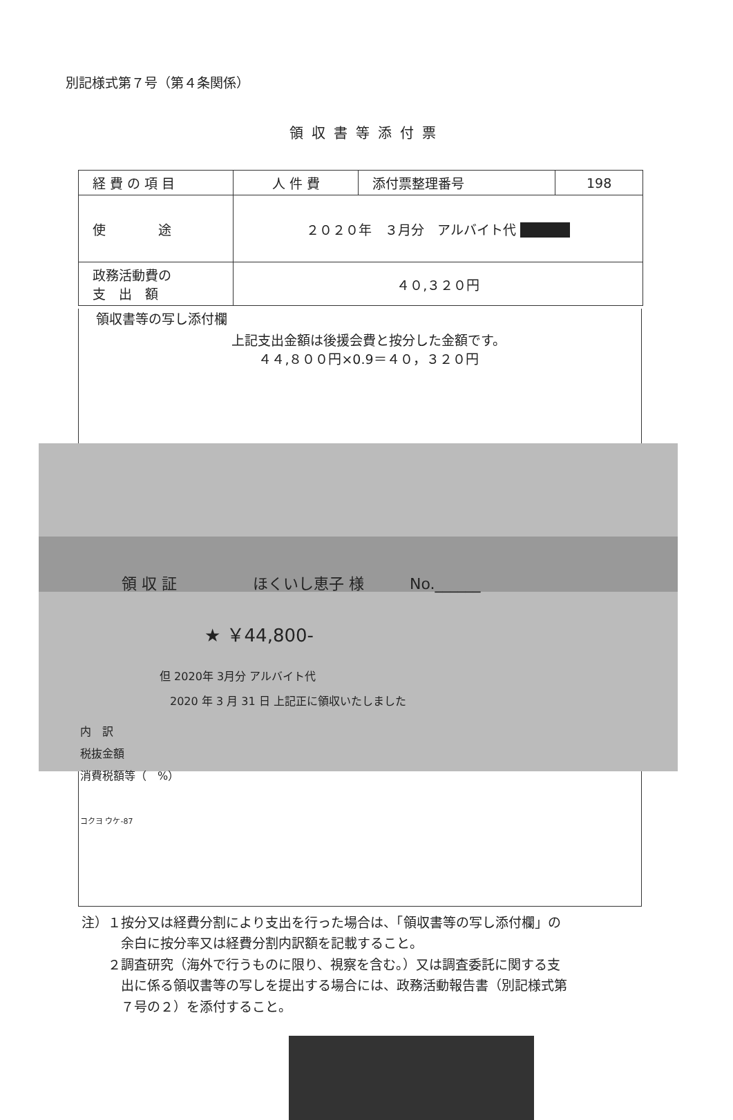別記様式第７号（第４条関係）
領収書等添付票
| 経 費 の 項 目 | 人 件 費 | 添付票整理番号 | 198 |
| 使 途 | ２０２０年 ３月分 アルバイト代 ■■■■ | | |
| 政務活動費の 支 出 額 | ４０,３２０円 | | |
領収書等の写し添付欄
上記支出金額は後援会費と按分した金額です。
４４,８００円×0.9＝４０，３２０円
領 収 証　　　　　ほくいし恵子 様　　　No.______
★ ￥44,800-
但 2020年 3月分 アルバイト代
2020 年 3 月 31 日 上記正に領収いたしました
内　訳
税抜金額
消費税額等（　%）
コクヨ ウケ-87
注）１按分又は経費分割により支出を行った場合は、「領収書等の写し添付欄」の
　　　余白に按分率又は経費分割内訳額を記載すること。
　　２調査研究（海外で行うものに限り、視察を含む。）又は調査委託に関する支
　　　出に係る領収書等の写しを提出する場合には、政務活動報告書（別記様式第
　　　７号の２）を添付すること。